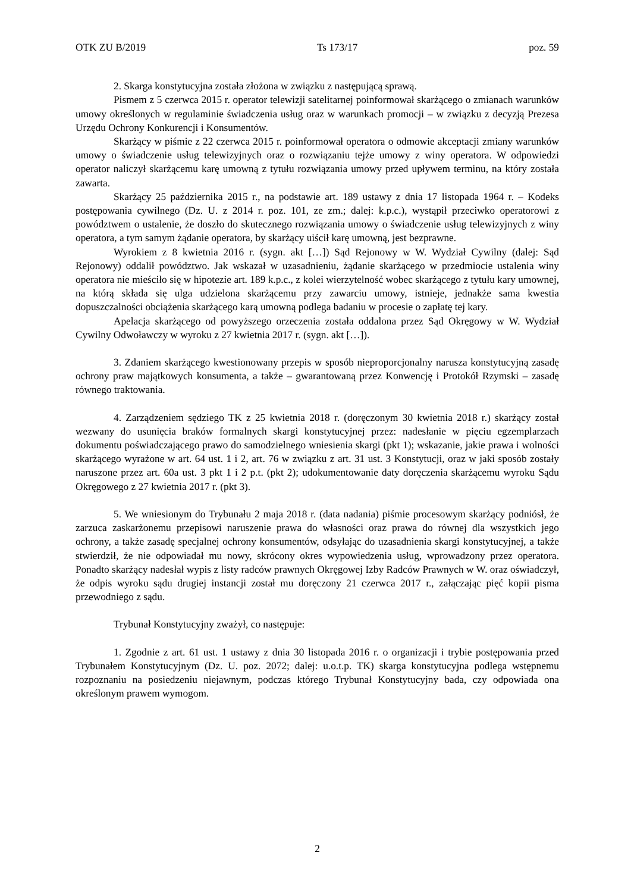OTK ZU B/2019 Ts 173/17 poz. 59
2. Skarga konstytucyjna została złożona w związku z następującą sprawą.
Pismem z 5 czerwca 2015 r. operator telewizji satelitarnej poinformował skarżącego o zmianach warunków umowy określonych w regulaminie świadczenia usług oraz w warunkach promocji – w związku z decyzją Prezesa Urzędu Ochrony Konkurencji i Konsumentów.
Skarżący w piśmie z 22 czerwca 2015 r. poinformował operatora o odmowie akceptacji zmiany warunków umowy o świadczenie usług telewizyjnych oraz o rozwiązaniu tejże umowy z winy operatora. W odpowiedzi operator naliczył skarżącemu karę umowną z tytułu rozwiązania umowy przed upływem terminu, na który została zawarta.
Skarżący 25 października 2015 r., na podstawie art. 189 ustawy z dnia 17 listopada 1964 r. – Kodeks postępowania cywilnego (Dz. U. z 2014 r. poz. 101, ze zm.; dalej: k.p.c.), wystąpił przeciwko operatorowi z powództwem o ustalenie, że doszło do skutecznego rozwiązania umowy o świadczenie usług telewizyjnych z winy operatora, a tym samym żądanie operatora, by skarżący uiścił karę umowną, jest bezprawne.
Wyrokiem z 8 kwietnia 2016 r. (sygn. akt […]) Sąd Rejonowy w W. Wydział Cywilny (dalej: Sąd Rejonowy) oddalił powództwo. Jak wskazał w uzasadnieniu, żądanie skarżącego w przedmiocie ustalenia winy operatora nie mieściło się w hipotezie art. 189 k.p.c., z kolei wierzytelność wobec skarżącego z tytułu kary umownej, na którą składa się ulga udzielona skarżącemu przy zawarciu umowy, istnieje, jednakże sama kwestia dopuszczalności obciążenia skarżącego karą umowną podlega badaniu w procesie o zapłatę tej kary.
Apelacja skarżącego od powyższego orzeczenia została oddalona przez Sąd Okręgowy w W. Wydział Cywilny Odwoławczy w wyroku z 27 kwietnia 2017 r. (sygn. akt […]).
3. Zdaniem skarżącego kwestionowany przepis w sposób nieproporcjonalny narusza konstytucyjną zasadę ochrony praw majątkowych konsumenta, a także – gwarantowaną przez Konwencję i Protokół Rzymski – zasadę równego traktowania.
4. Zarządzeniem sędziego TK z 25 kwietnia 2018 r. (doręczonym 30 kwietnia 2018 r.) skarżący został wezwany do usunięcia braków formalnych skargi konstytucyjnej przez: nadesłanie w pięciu egzemplarzach dokumentu poświadczającego prawo do samodzielnego wniesienia skargi (pkt 1); wskazanie, jakie prawa i wolności skarżącego wyrażone w art. 64 ust. 1 i 2, art. 76 w związku z art. 31 ust. 3 Konstytucji, oraz w jaki sposób zostały naruszone przez art. 60a ust. 3 pkt 1 i 2 p.t. (pkt 2); udokumentowanie daty doręczenia skarżącemu wyroku Sądu Okręgowego z 27 kwietnia 2017 r. (pkt 3).
5. We wniesionym do Trybunału 2 maja 2018 r. (data nadania) piśmie procesowym skarżący podniósł, że zarzuca zaskarżonemu przepisowi naruszenie prawa do własności oraz prawa do równej dla wszystkich jego ochrony, a także zasadę specjalnej ochrony konsumentów, odsyłając do uzasadnienia skargi konstytucyjnej, a także stwierdził, że nie odpowiadał mu nowy, skrócony okres wypowiedzenia usług, wprowadzony przez operatora. Ponadto skarżący nadesłał wypis z listy radców prawnych Okręgowej Izby Radców Prawnych w W. oraz oświadczył, że odpis wyroku sądu drugiej instancji został mu doręczony 21 czerwca 2017 r., załączając pięć kopii pisma przewodniego z sądu.
Trybunał Konstytucyjny zważył, co następuje:
1. Zgodnie z art. 61 ust. 1 ustawy z dnia 30 listopada 2016 r. o organizacji i trybie postępowania przed Trybunałem Konstytucyjnym (Dz. U. poz. 2072; dalej: u.o.t.p. TK) skarga konstytucyjna podlega wstępnemu rozpoznaniu na posiedzeniu niejawnym, podczas którego Trybunał Konstytucyjny bada, czy odpowiada ona określonym prawem wymogom.
2